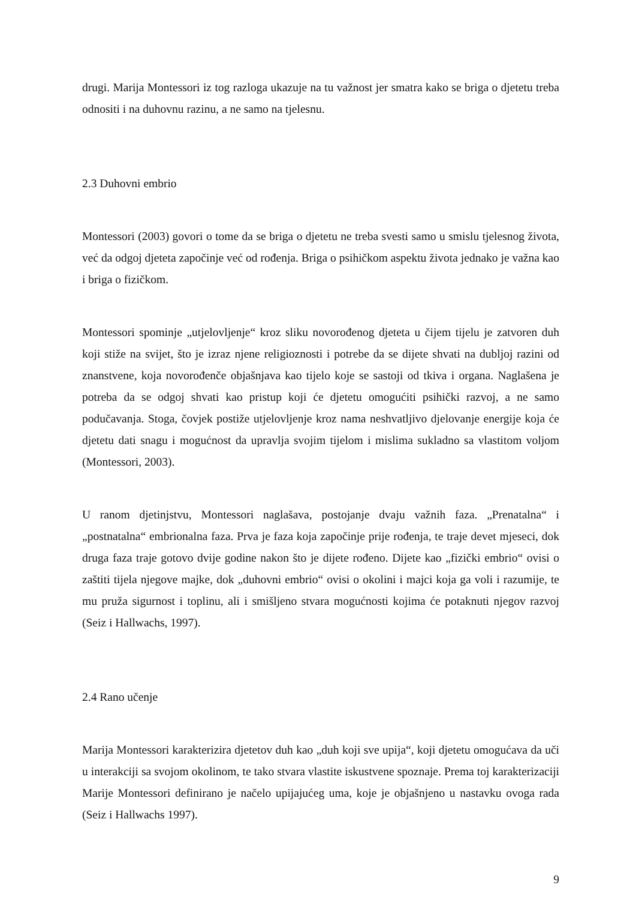drugi. Marija Montessori iz tog razloga ukazuje na tu važnost jer smatra kako se briga o djetetu treba odnositi i na duhovnu razinu, a ne samo na tjelesnu.
2.3 Duhovni embrio
Montessori (2003) govori o tome da se briga o djetetu ne treba svesti samo u smislu tjelesnog života, već da odgoj djeteta započinje već od rođenja. Briga o psihičkom aspektu života jednako je važna kao i briga o fizičkom.
Montessori spominje „utjelovljenje“ kroz sliku novorođenog djeteta u čijem tijelu je zatvoren duh koji stiže na svijet, što je izraz njene religioznosti i potrebe da se dijete shvati na dubljoj razini od znanstvene, koja novorođenče objašnjava kao tijelo koje se sastoji od tkiva i organa. Naglašena je potreba da se odgoj shvati kao pristup koji će djetetu omogućiti psihički razvoj, a ne samo podučavanja. Stoga, čovjek postiže utjelovljenje kroz nama neshvatljivo djelovanje energije koja će djetetu dati snagu i mogućnost da upravlja svojim tijelom i mislima sukladno sa vlastitom voljom (Montessori, 2003).
U ranom djetinjstvu, Montessori naglašava, postojanje dvaju važnih faza. „Prenatalna“ i „postnatalna“ embrionalna faza. Prva je faza koja započinje prije rođenja, te traje devet mjeseci, dok druga faza traje gotovo dvije godine nakon što je dijete rođeno. Dijete kao „fizički embrio“ ovisi o zaštiti tijela njegove majke, dok „duhovni embrio“ ovisi o okolini i majci koja ga voli i razumije, te mu pruža sigurnost i toplinu, ali i smišljeno stvara mogućnosti kojima će potaknuti njegov razvoj (Seiz i Hallwachs, 1997).
2.4 Rano učenje
Marija Montessori karakterizira djetetov duh kao „duh koji sve upija“, koji djetetu omogućava da uči u interakciji sa svojom okolinom, te tako stvara vlastite iskustvene spoznaje. Prema toj karakterizaciji Marije Montessori definirano je načelo upijajućeg uma, koje je objašnjeno u nastavku ovoga rada (Seiz i Hallwachs 1997).
9